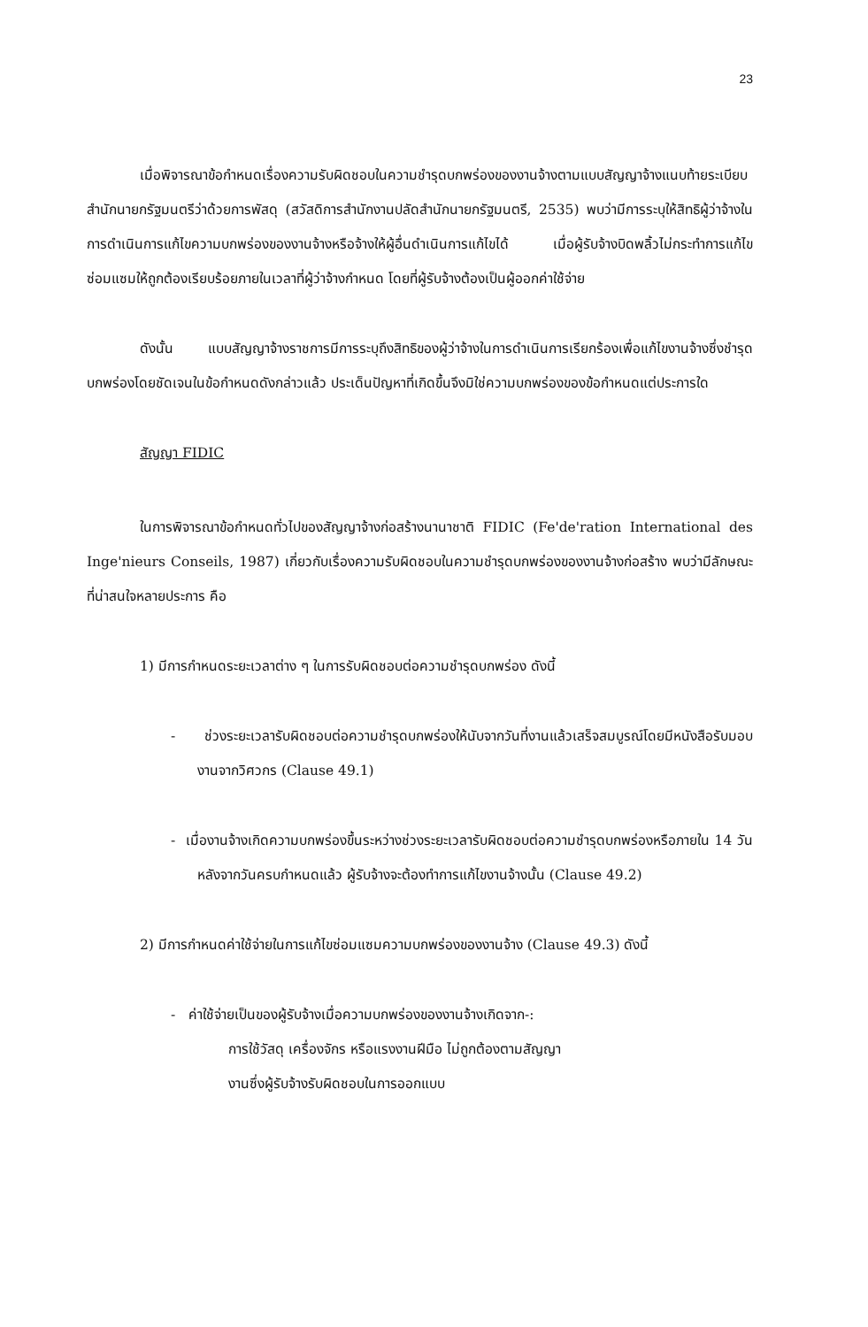23
เมื่อพิจารณาข้อกำหนดเรื่องความรับผิดชอบในความชำรุดบกพร่องของงานจ้างตามแบบสัญญาจ้างแนบท้ายระเบียบสำนักนายกรัฐมนตรีว่าด้วยการพัสดุ (สวัสดิการสำนักงานปลัดสำนักนายกรัฐมนตรี, 2535) พบว่ามีการระบุให้สิทธิผู้ว่าจ้างในการดำเนินการแก้ไขความบกพร่องของงานจ้างหรือจ้างให้ผู้อื่นดำเนินการแก้ไขได้ เมื่อผู้รับจ้างบิดพลิ้วไม่กระทำการแก้ไขซ่อมแซมให้ถูกต้องเรียบร้อยภายในเวลาที่ผู้ว่าจ้างกำหนด โดยที่ผู้รับจ้างต้องเป็นผู้ออกค่าใช้จ่าย
ดังนั้น แบบสัญญาจ้างราชการมีการระบุถึงสิทธิของผู้ว่าจ้างในการดำเนินการเรียกร้องเพื่อแก้ไขงานจ้างซึ่งชำรุดบกพร่องโดยชัดเจนในข้อกำหนดดังกล่าวแล้ว ประเด็นปัญหาที่เกิดขึ้นจึงมิใช่ความบกพร่องของข้อกำหนดแต่ประการใด
สัญญา FIDIC
ในการพิจารณาข้อกำหนดทั่วไปของสัญญาจ้างก่อสร้างนานาชาติ FIDIC (Fe'de'ration International des Inge'nieurs Conseils, 1987) เกี่ยวกับเรื่องความรับผิดชอบในความชำรุดบกพร่องของงานจ้างก่อสร้าง พบว่ามีลักษณะที่น่าสนใจหลายประการ คือ
1) มีการกำหนดระยะเวลาต่าง ๆ ในการรับผิดชอบต่อความชำรุดบกพร่อง ดังนี้
- ช่วงระยะเวลารับผิดชอบต่อความชำรุดบกพร่องให้นับจากวันที่งานแล้วเสร็จสมบูรณ์โดยมีหนังสือรับมอบงานจากวิศวกร (Clause 49.1)
- เมื่องานจ้างเกิดความบกพร่องขึ้นระหว่างช่วงระยะเวลารับผิดชอบต่อความชำรุดบกพร่องหรือภายใน 14 วัน หลังจากวันครบกำหนดแล้ว ผู้รับจ้างจะต้องทำการแก้ไขงานจ้างนั้น (Clause 49.2)
2) มีการกำหนดค่าใช้จ่ายในการแก้ไขซ่อมแซมความบกพร่องของงานจ้าง (Clause 49.3) ดังนี้
- ค่าใช้จ่ายเป็นของผู้รับจ้างเมื่อความบกพร่องของงานจ้างเกิดจาก-:
การใช้วัสดุ เครื่องจักร หรือแรงงานฝีมือ ไม่ถูกต้องตามสัญญา
งานซึ่งผู้รับจ้างรับผิดชอบในการออกแบบ